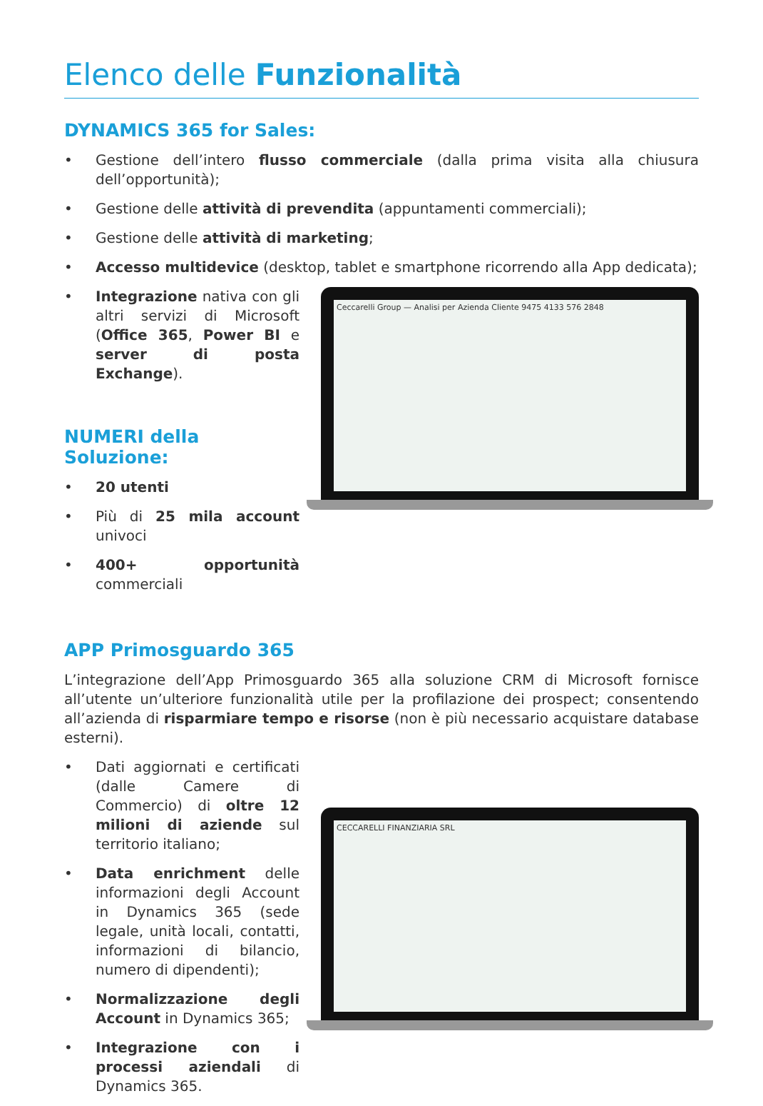Elenco delle Funzionalità
DYNAMICS 365 for Sales:
• Gestione dell’intero flusso commerciale (dalla prima visita alla chiusura dell’opportunità);
• Gestione delle attività di prevendita (appuntamenti commerciali);
• Gestione delle attività di marketing;
• Accesso multidevice (desktop, tablet e smartphone ricorrendo alla App dedicata);
• Integrazione nativa con gli altri servizi di Microsoft (Office 365, Power BI e server di posta Exchange).
NUMERI della Soluzione:
• 20 utenti
• Più di 25 mila account univoci
• 400+ opportunità commerciali
Ceccarelli Group — Analisi per Azienda Cliente 9475 4133 576 2848
APP Primosguardo 365
L’integrazione dell’App Primosguardo 365 alla soluzione CRM di Microsoft fornisce all’utente un’ulteriore funzionalità utile per la profilazione dei prospect; consentendo all’azienda di risparmiare tempo e risorse (non è più necessario acquistare database esterni).
• Dati aggiornati e certificati (dalle Camere di Commercio) di oltre 12 milioni di aziende sul territorio italiano;
• Data enrichment delle informazioni degli Account in Dynamics 365 (sede legale, unità locali, contatti, informazioni di bilancio, numero di dipendenti);
• Normalizzazione degli Account in Dynamics 365;
• Integrazione con i processi aziendali di Dynamics 365.
CECCARELLI FINANZIARIA SRL